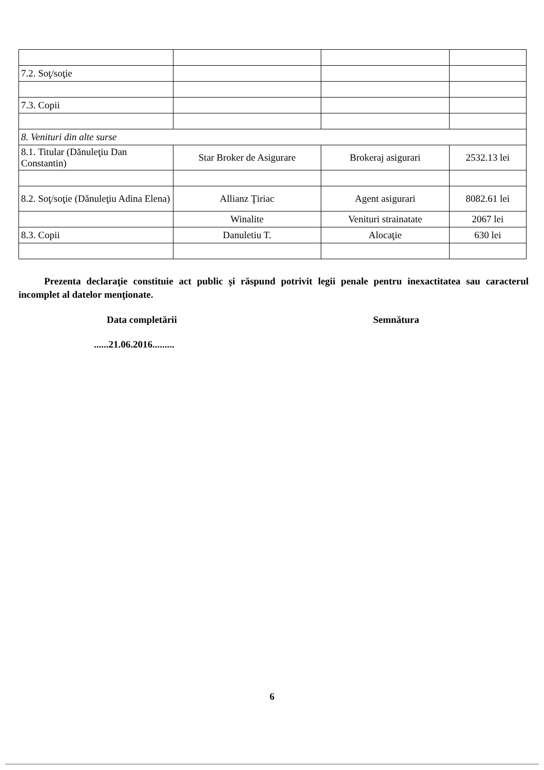| 7.2. Soţ/soţie | | | |
| 7.3. Copii | | | |
| 8. Venituri din alte surse | | | |
| 8.1. Titular (Dănuleţiu Dan Constantin) | Star Broker de Asigurare | Brokeraj asigurari | 2532.13 lei |
| 8.2. Soţ/soţie (Dănuleţiu Adina Elena) | Allianz Ţiriac | Agent asigurari | 8082.61 lei |
| | Winalite | Venituri strainatate | 2067 lei |
| 8.3. Copii | Danuletiu T. | Alocaţie | 630 lei |
Prezenta declaraţie constituie act public şi răspund potrivit legii penale pentru inexactitatea sau caracterul incomplet al datelor menţionate.
Data completării Semnătura
......21.06.2016.........
6